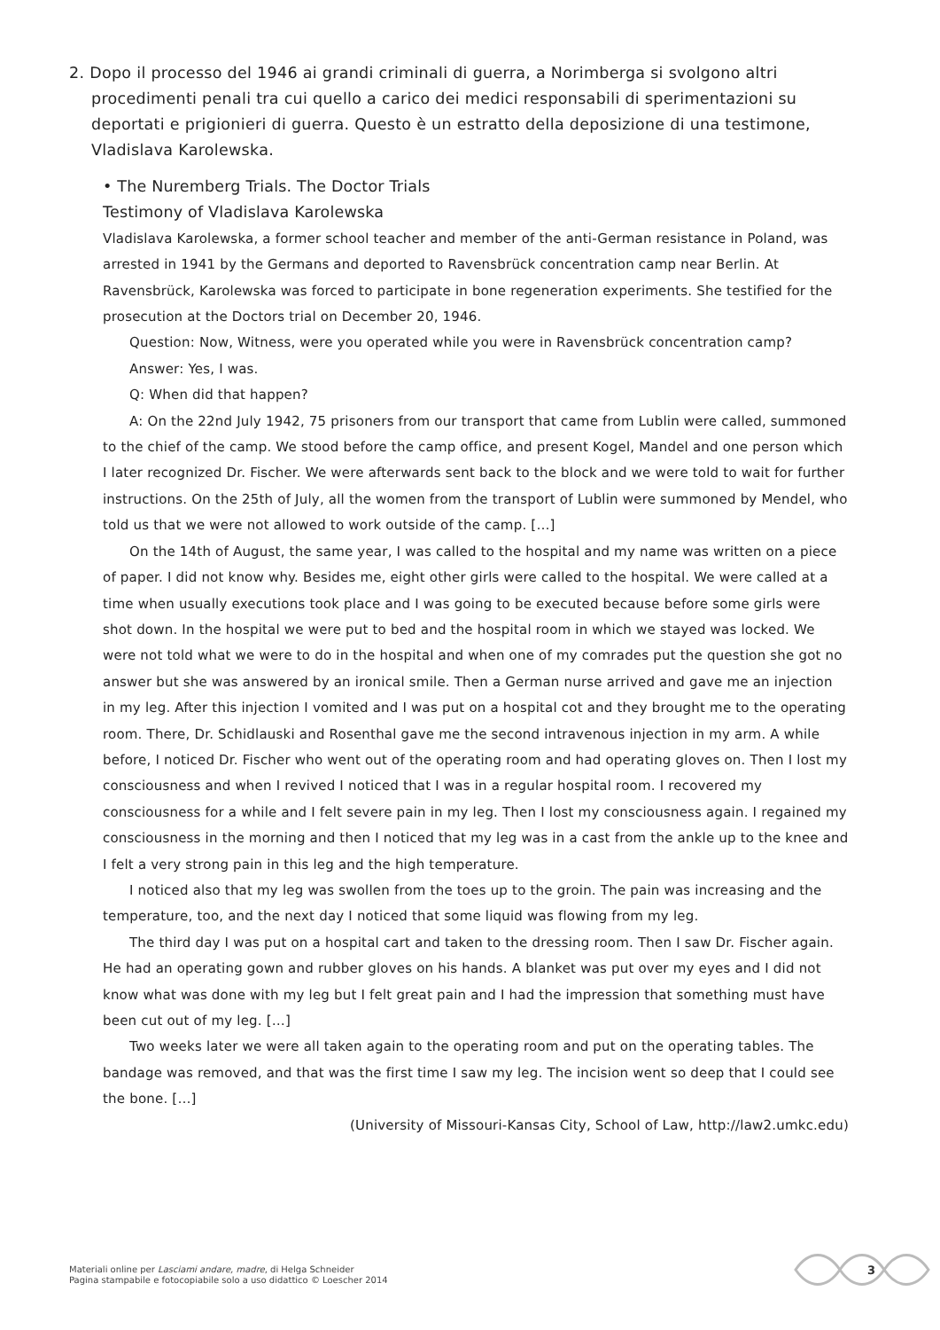2. Dopo il processo del 1946 ai grandi criminali di guerra, a Norimberga si svolgono altri procedimenti penali tra cui quello a carico dei medici responsabili di sperimentazioni su deportati e prigionieri di guerra. Questo è un estratto della deposizione di una testimone, Vladislava Karolewska.
• The Nuremberg Trials. The Doctor Trials
Testimony of Vladislava Karolewska
Vladislava Karolewska, a former school teacher and member of the anti-German resistance in Poland, was arrested in 1941 by the Germans and deported to Ravensbrück concentration camp near Berlin. At Ravensbrück, Karolewska was forced to participate in bone regeneration experiments. She testified for the prosecution at the Doctors trial on December 20, 1946.
Question: Now, Witness, were you operated while you were in Ravensbrück concentration camp?
Answer: Yes, I was.
Q: When did that happen?
A: On the 22nd July 1942, 75 prisoners from our transport that came from Lublin were called, summoned to the chief of the camp. We stood before the camp office, and present Kogel, Mandel and one person which I later recognized Dr. Fischer. We were afterwards sent back to the block and we were told to wait for further instructions. On the 25th of July, all the women from the transport of Lublin were summoned by Mendel, who told us that we were not allowed to work outside of the camp. […]
On the 14th of August, the same year, I was called to the hospital and my name was written on a piece of paper. I did not know why. Besides me, eight other girls were called to the hospital. We were called at a time when usually executions took place and I was going to be executed because before some girls were shot down. In the hospital we were put to bed and the hospital room in which we stayed was locked. We were not told what we were to do in the hospital and when one of my comrades put the question she got no answer but she was answered by an ironical smile. Then a German nurse arrived and gave me an injection in my leg. After this injection I vomited and I was put on a hospital cot and they brought me to the operating room. There, Dr. Schidlauski and Rosenthal gave me the second intravenous injection in my arm. A while before, I noticed Dr. Fischer who went out of the operating room and had operating gloves on. Then I lost my consciousness and when I revived I noticed that I was in a regular hospital room. I recovered my consciousness for a while and I felt severe pain in my leg. Then I lost my consciousness again. I regained my consciousness in the morning and then I noticed that my leg was in a cast from the ankle up to the knee and I felt a very strong pain in this leg and the high temperature.
I noticed also that my leg was swollen from the toes up to the groin. The pain was increasing and the temperature, too, and the next day I noticed that some liquid was flowing from my leg.
The third day I was put on a hospital cart and taken to the dressing room. Then I saw Dr. Fischer again. He had an operating gown and rubber gloves on his hands. A blanket was put over my eyes and I did not know what was done with my leg but I felt great pain and I had the impression that something must have been cut out of my leg. […]
Two weeks later we were all taken again to the operating room and put on the operating tables. The bandage was removed, and that was the first time I saw my leg. The incision went so deep that I could see the bone. […]
(University of Missouri-Kansas City, School of Law, http://law2.umkc.edu)
Materiali online per Lasciami andare, madre, di Helga Schneider
Pagina stampabile e fotocopiabile solo a uso didattico © Loescher 2014
3